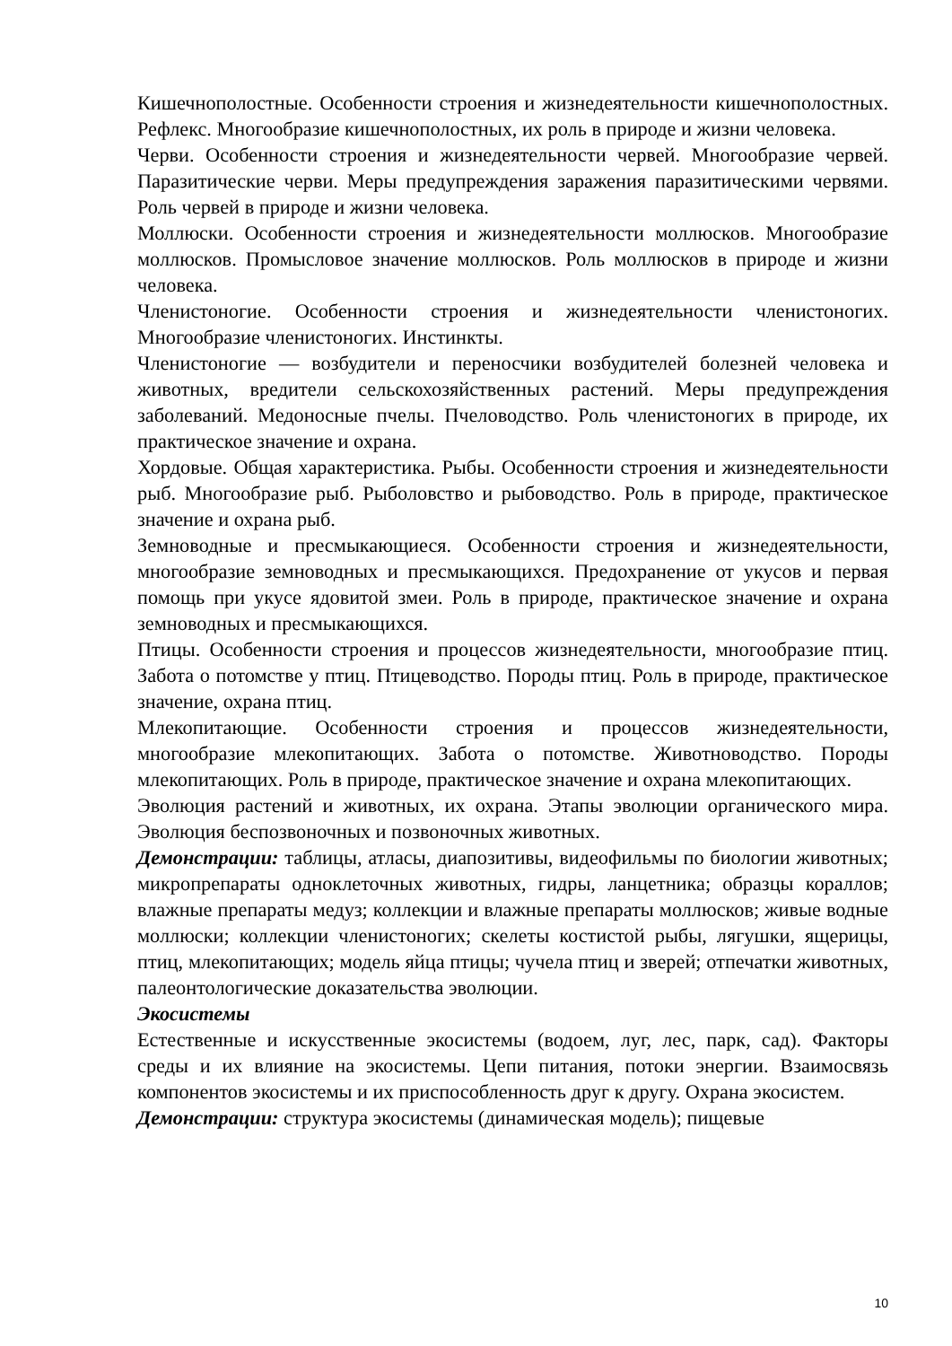Кишечнополостные. Особенности строения и жизнедеятельности кишечнополостных. Рефлекс. Многообразие кишечнополостных, их роль в природе и жизни человека.
Черви. Особенности строения и жизнедеятельности червей. Многообразие червей. Паразитические черви. Меры предупреждения заражения паразитическими червями. Роль червей в природе и жизни человека.
Моллюски. Особенности строения и жизнедеятельности моллюсков. Многообразие моллюсков. Промысловое значение моллюсков. Роль моллюсков в природе и жизни человека.
Членистоногие. Особенности строения и жизнедеятельности членистоногих. Многообразие членистоногих. Инстинкты.
Членистоногие — возбудители и переносчики возбудителей болезней человека и животных, вредители сельскохозяйственных растений. Меры предупреждения заболеваний. Медоносные пчелы. Пчеловодство. Роль членистоногих в природе, их практическое значение и охрана.
Хордовые. Общая характеристика. Рыбы. Особенности строения и жизнедеятельности рыб. Многообразие рыб. Рыболовство и рыбоводство. Роль в природе, практическое значение и охрана рыб.
Земноводные и пресмыкающиеся. Особенности строения и жизнедеятельности, многообразие земноводных и пресмыкающихся. Предохранение от укусов и первая помощь при укусе ядовитой змеи. Роль в природе, практическое значение и охрана земноводных и пресмыкающихся.
Птицы. Особенности строения и процессов жизнедеятельности, многообразие птиц. Забота о потомстве у птиц. Птицеводство. Породы птиц. Роль в природе, практическое значение, охрана птиц.
Млекопитающие. Особенности строения и процессов жизнедеятельности, многообразие млекопитающих. Забота о потомстве. Животноводство. Породы млекопитающих. Роль в природе, практическое значение и охрана млекопитающих.
Эволюция растений и животных, их охрана. Этапы эволюции органического мира. Эволюция беспозвоночных и позвоночных животных.
Демонстрации: таблицы, атласы, диапозитивы, видеофильмы по биологии животных; микропрепараты одноклеточных животных, гидры, ланцетника; образцы кораллов; влажные препараты медуз; коллекции и влажные препараты моллюсков; живые водные моллюски; коллекции членистоногих; скелеты костистой рыбы, лягушки, ящерицы, птиц, млекопитающих; модель яйца птицы; чучела птиц и зверей; отпечатки животных, палеонтологические доказательства эволюции.
Экосистемы
Естественные и искусственные экосистемы (водоем, луг, лес, парк, сад). Факторы среды и их влияние на экосистемы. Цепи питания, потоки энергии. Взаимосвязь компонентов экосистемы и их приспособленность друг к другу. Охрана экосистем.
Демонстрации: структура экосистемы (динамическая модель); пищевые
10